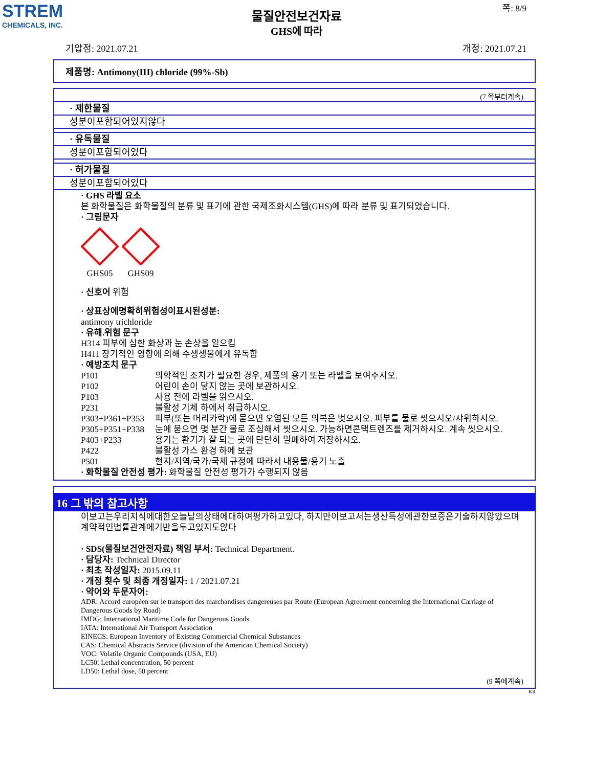STREM
CHEMICALS, INC.
물질안전보건자료
GHS에 따라
쪽: 8/9
기압점: 2021.07.21 개정: 2021.07.21
제품명: Antimony(III) chloride (99%-Sb)
(7 쪽부터계속)
· 제한물질
성분이포함되어있지않다
· 유독물질
성분이포함되어있다
· 허가물질
성분이포함되어있다
· GHS 라벨 요소
본 화학물질은 화학물질의 분류 및 표기에 관한 국제조화시스템(GHS)에 따라 분류 및 표기되었습니다.
· 그림문자
GHS05 GHS09
· 신호어 위험
· 상표상에명확히위험성이표시된성분:
antimony trichloride
· 유해.위험 문구
H314 피부에 심한 화상과 눈 손상을 일으킴
H411 장기적인 영향에 의해 수생생물에게 유독함
· 예방조치 문구
| P101 | 의학적인 조치가 필요한 경우, 제품의 용기 또는 라벨을 보여주시오. |
| P102 | 어린이 손이 닿지 않는 곳에 보관하시오. |
| P103 | 사용 전에 라벨을 읽으시오. |
| P231 | 불활성 기체 하에서 취급하시오. |
| P303+P361+P353 | 피부(또는 머리카락)에 묻으면 오염된 모든 의복은 벗으시오. 피부를 물로 씻으시오/샤워하시오. |
| P305+P351+P338 | 눈에 묻으면 몇 분간 물로 조심해서 씻으시오. 가능하면콘택트렌즈를 제거하시오. 계속 씻으시오. |
| P403+P233 | 용기는 환기가 잘 되는 곳에 단단히 밀폐하여 저장하시오. |
| P422 | 불활성 가스 환경 하에 보관 |
| P501 | 현지/지역/국가/국제 규정에 따라서 내용물/용기 노출 |
· 화학물질 안전성 평가: 화학물질 안전성 평가가 수행되지 않음
16 그 밖의 참고사항
이보고는우리지식에대한오늘날의상태에대하여평가하고있다, 하지만이보고서는생산특성에관한보증은기술하지않았으며계약적인법률관계에기반을두고있지도않다
· SDS(물질보건안전자료) 책임 부서: Technical Department.
· 담당자: Technical Director
· 최초 작성일자: 2015.09.11
· 개정 횟수 및 최종 개정일자: 1 / 2021.07.21
· 약어와 두문자어:
ADR: Accord européen sur le transport des marchandises dangereuses par Route (European Agreement concerning the International Carriage of Dangerous Goods by Road)
IMDG: International Maritime Code for Dangerous Goods
IATA: International Air Transport Association
EINECS: European Inventory of Existing Commercial Chemical Substances
CAS: Chemical Abstracts Service (division of the American Chemical Society)
VOC: Volatile Organic Compounds (USA, EU)
LC50: Lethal concentration, 50 percent
LD50: Lethal dose, 50 percent
(9 쪽에계속)
KR